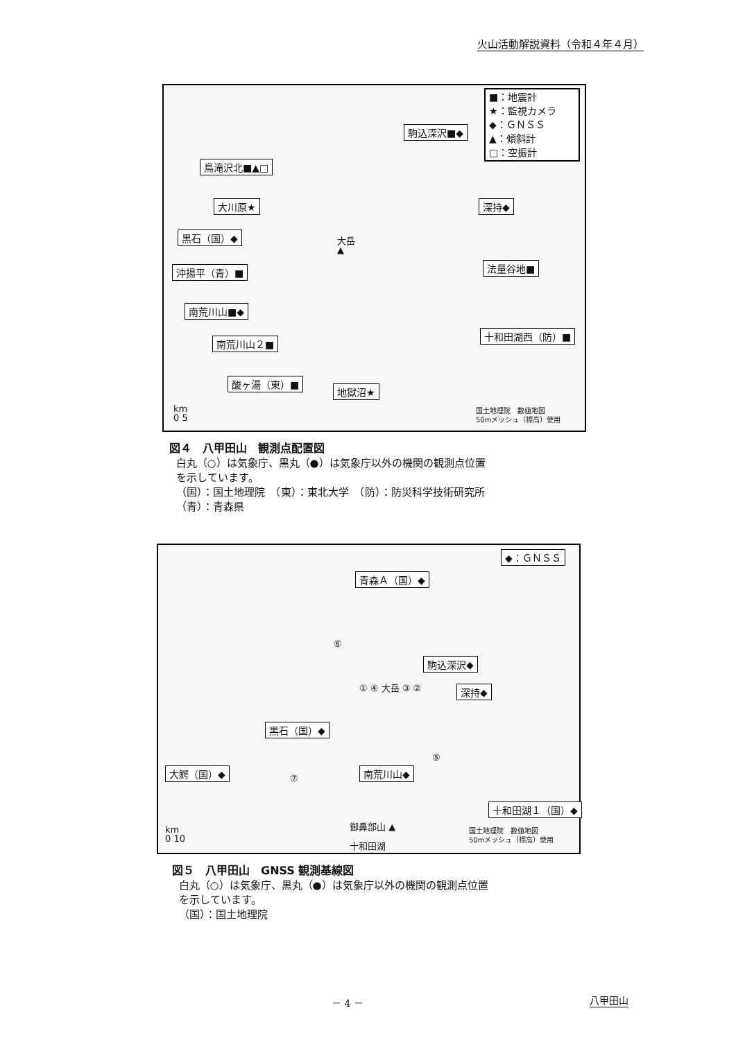火山活動解説資料（令和４年４月）
■：地震計
★：監視カメラ
◆：ＧＮＳＳ
▲：傾斜計
□：空振計
駒込深沢■◆
鳥滝沢北■▲□
大川原★ 深持◆
黒石（国）◆
大岳
▲
沖揚平（青）■ 法量谷地■
南荒川山■◆
十和田湖西（防）■
南荒川山２■
酸ヶ湯（東）■
地獄沼★
km
0 5
国土地理院　数値地図
50mメッシュ（標高）使用
図４　八甲田山　観測点配置図
白丸（○）は気象庁、黒丸（●）は気象庁以外の機関の観測点位置
を示しています。
（国）：国土地理院　（東）：東北大学　（防）：防災科学技術研究所
（青）：青森県
◆：ＧＮＳＳ
青森Ａ（国）◆
⑥
駒込深沢◆
深持◆
① ④ 大岳 ③ ②
黒石（国）◆
⑤
大鰐（国）◆
⑦
南荒川山◆
十和田湖１（国）◆
御鼻部山 ▲
km
0 10
十和田湖
国土地理院　数値地図
50mメッシュ（標高）使用
図５　八甲田山　GNSS 観測基線図
白丸（○）は気象庁、黒丸（●）は気象庁以外の機関の観測点位置
を示しています。
（国）：国土地理院
－ 4 － 八甲田山